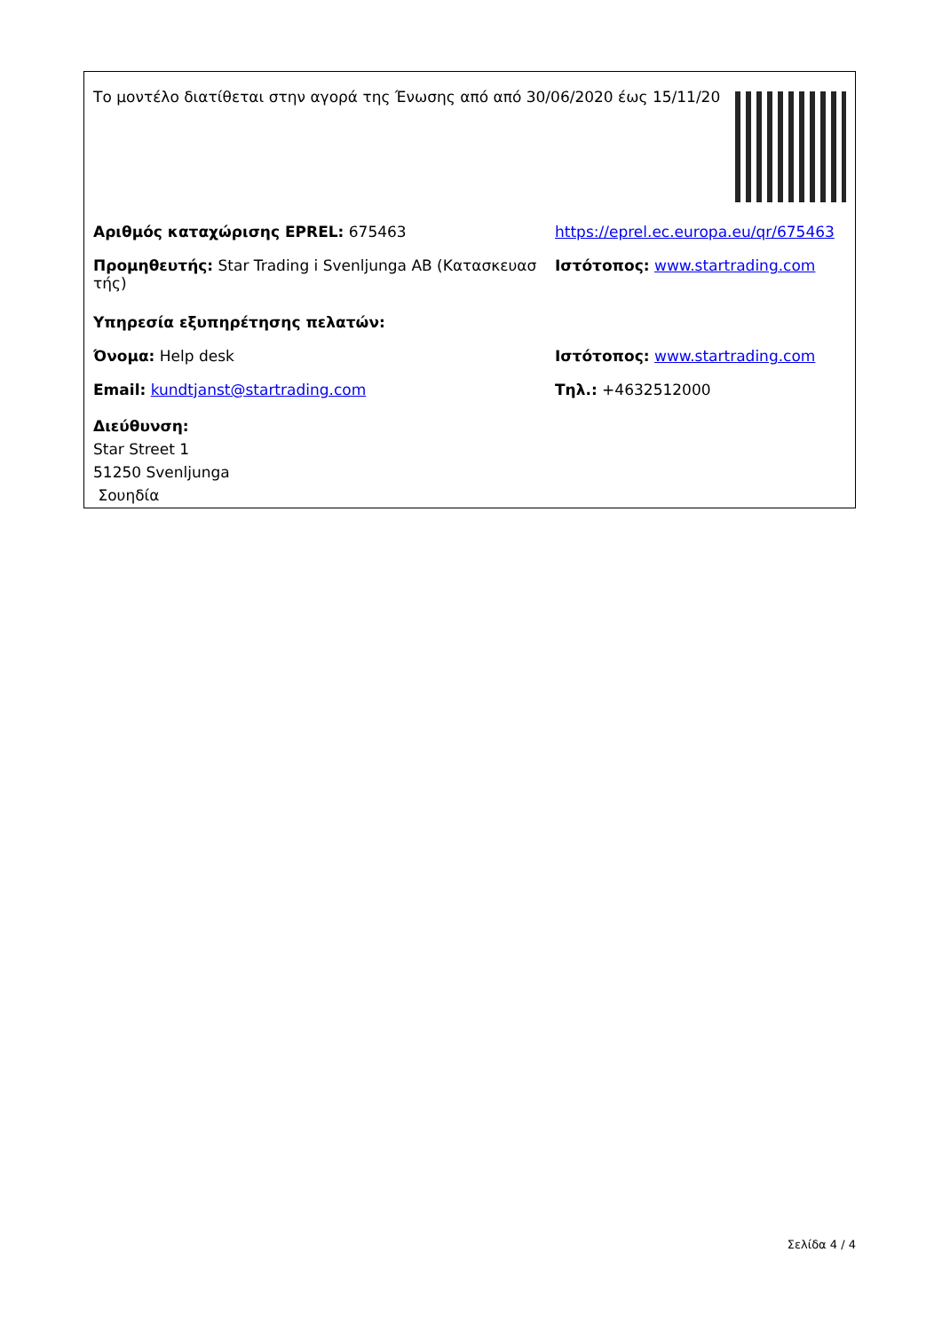Το μοντέλο διατίθεται στην αγορά της Ένωσης από από 30/06/2020 έως 15/11/20
Αριθμός καταχώρισης EPREL: 675463 https://eprel.ec.europa.eu/qr/675463
Προμηθευτής: Star Trading i Svenljunga AB (Κατασκευασ τής)
Ιστότοπος: www.startrading.com
Υπηρεσία εξυπηρέτησης πελατών:
Όνομα: Help desk Ιστότοπος: www.startrading.com
Email: kundtjanst@startrading.com Τηλ.: +4632512000
Διεύθυνση:
Star Street 1
51250 Svenljunga
Σουηδία
Σελίδα 4 / 4